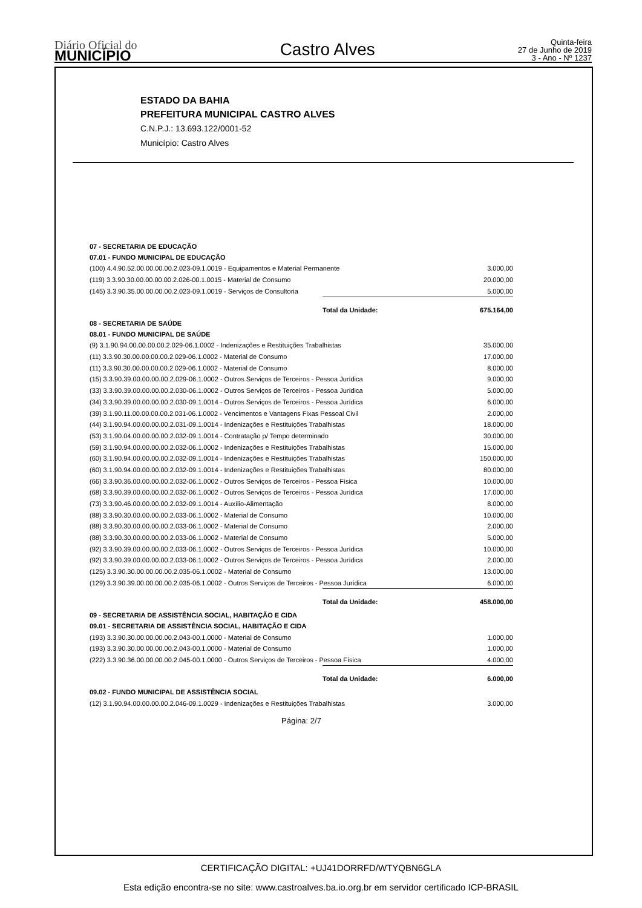Diário Oficial do
MUNICÍPIO
Castro Alves
Quinta-feira
27 de Junho de 2019
3 - Ano - Nº 1237
ESTADO DA BAHIA
PREFEITURA MUNICIPAL CASTRO ALVES
C.N.P.J.: 13.693.122/0001-52
Município: Castro Alves
| 07 - SECRETARIA DE EDUCAÇÃO | | |
| 07.01 - FUNDO MUNICIPAL DE EDUCAÇÃO | | |
| (100) 4.4.90.52.00.00.00.00.2.023-09.1.0019 - Equipamentos e Material Permanente | | 3.000,00 |
| (119) 3.3.90.30.00.00.00.00.2.026-00.1.0015 - Material de Consumo | | 20.000,00 |
| (145) 3.3.90.35.00.00.00.00.2.023-09.1.0019 - Serviços de Consultoria | | 5.000,00 |
| | Total da Unidade: | 675.164,00 |
| 08 - SECRETARIA DE SAÚDE | | |
| 08.01 - FUNDO MUNICIPAL DE SAÚDE | | |
| (9) 3.1.90.94.00.00.00.00.2.029-06.1.0002 - Indenizações e Restituições Trabalhistas | | 35.000,00 |
| (11) 3.3.90.30.00.00.00.00.2.029-06.1.0002 - Material de Consumo | | 17.000,00 |
| (11) 3.3.90.30.00.00.00.00.2.029-06.1.0002 - Material de Consumo | | 8.000,00 |
| (15) 3.3.90.39.00.00.00.00.2.029-06.1.0002 - Outros Serviços de Terceiros - Pessoa Jurídica | | 9.000,00 |
| (33) 3.3.90.39.00.00.00.00.2.030-06.1.0002 - Outros Serviços de Terceiros - Pessoa Jurídica | | 5.000,00 |
| (34) 3.3.90.39.00.00.00.00.2.030-09.1.0014 - Outros Serviços de Terceiros - Pessoa Jurídica | | 6.000,00 |
| (39) 3.1.90.11.00.00.00.00.2.031-06.1.0002 - Vencimentos e Vantagens Fixas Pessoal Civil | | 2.000,00 |
| (44) 3.1.90.94.00.00.00.00.2.031-09.1.0014 - Indenizações e Restituições Trabalhistas | | 18.000,00 |
| (53) 3.1.90.04.00.00.00.00.2.032-09.1.0014 - Contratação p/ Tempo determinado | | 30.000,00 |
| (59) 3.1.90.94.00.00.00.00.2.032-06.1.0002 - Indenizações e Restituições Trabalhistas | | 15.000,00 |
| (60) 3.1.90.94.00.00.00.00.2.032-09.1.0014 - Indenizações e Restituições Trabalhistas | | 150.000,00 |
| (60) 3.1.90.94.00.00.00.00.2.032-09.1.0014 - Indenizações e Restituições Trabalhistas | | 80.000,00 |
| (66) 3.3.90.36.00.00.00.00.2.032-06.1.0002 - Outros Serviços de Terceiros - Pessoa Física | | 10.000,00 |
| (68) 3.3.90.39.00.00.00.00.2.032-06.1.0002 - Outros Serviços de Terceiros - Pessoa Jurídica | | 17.000,00 |
| (73) 3.3.90.46.00.00.00.00.2.032-09.1.0014 - Auxílio-Alimentação | | 8.000,00 |
| (88) 3.3.90.30.00.00.00.00.2.033-06.1.0002 - Material de Consumo | | 10.000,00 |
| (88) 3.3.90.30.00.00.00.00.2.033-06.1.0002 - Material de Consumo | | 2.000,00 |
| (88) 3.3.90.30.00.00.00.00.2.033-06.1.0002 - Material de Consumo | | 5.000,00 |
| (92) 3.3.90.39.00.00.00.00.2.033-06.1.0002 - Outros Serviços de Terceiros - Pessoa Jurídica | | 10.000,00 |
| (92) 3.3.90.39.00.00.00.00.2.033-06.1.0002 - Outros Serviços de Terceiros - Pessoa Jurídica | | 2.000,00 |
| (125) 3.3.90.30.00.00.00.00.2.035-06.1.0002 - Material de Consumo | | 13.000,00 |
| (129) 3.3.90.39.00.00.00.00.2.035-06.1.0002 - Outros Serviços de Terceiros - Pessoa Jurídica | | 6.000,00 |
| | Total da Unidade: | 458.000,00 |
| 09 - SECRETARIA DE ASSISTÊNCIA SOCIAL, HABITAÇÃO E CIDA | | |
| 09.01 - SECRETARIA DE ASSISTÊNCIA SOCIAL, HABITAÇÃO E CIDA | | |
| (193) 3.3.90.30.00.00.00.00.2.043-00.1.0000 - Material de Consumo | | 1.000,00 |
| (193) 3.3.90.30.00.00.00.00.2.043-00.1.0000 - Material de Consumo | | 1.000,00 |
| (222) 3.3.90.36.00.00.00.00.2.045-00.1.0000 - Outros Serviços de Terceiros - Pessoa Física | | 4.000,00 |
| | Total da Unidade: | 6.000,00 |
| 09.02 - FUNDO MUNICIPAL DE ASSISTÊNCIA SOCIAL | | |
| (12) 3.1.90.94.00.00.00.00.2.046-09.1.0029 - Indenizações e Restituições Trabalhistas | | 3.000,00 |
Página: 2/7
CERTIFICAÇÃO DIGITAL: +UJ41DORRFD/WTYQBN6GLA
Esta edição encontra-se no site: www.castroalves.ba.io.org.br em servidor certificado ICP-BRASIL